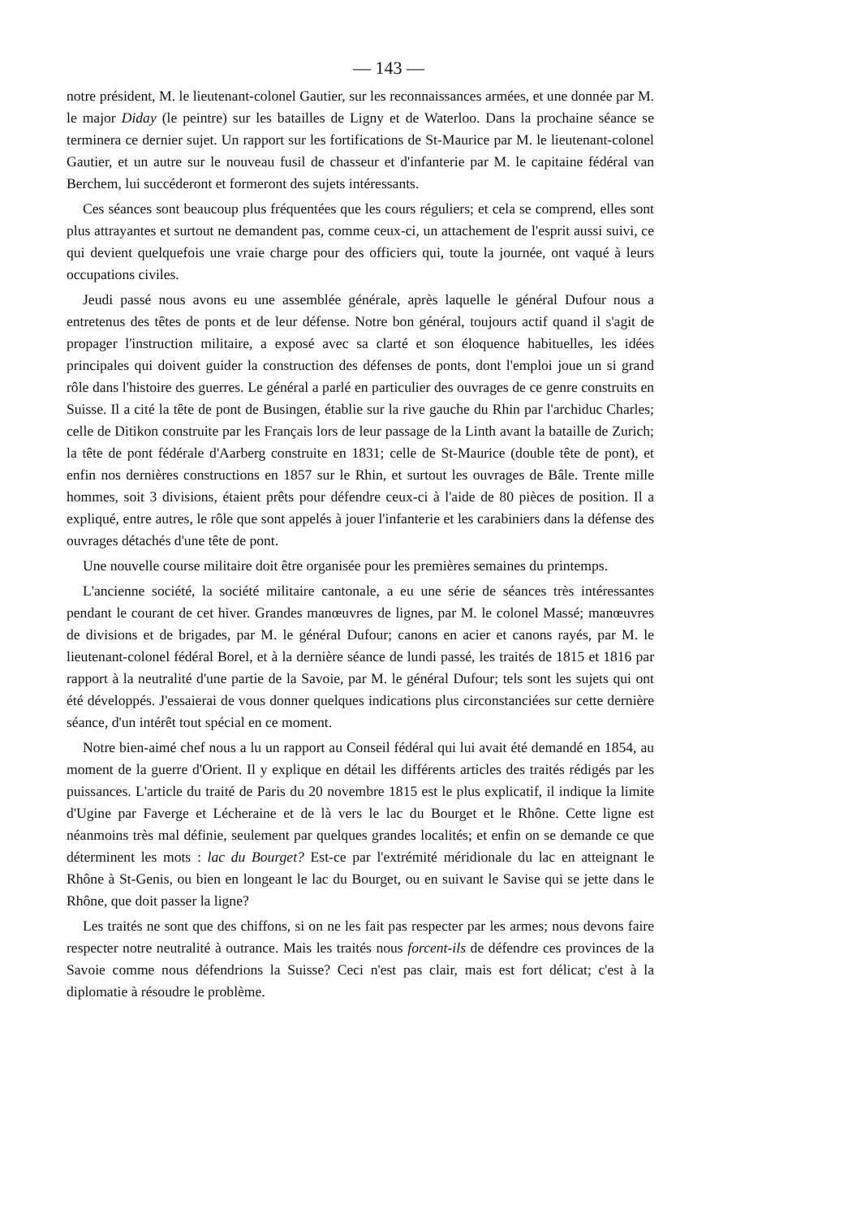— 143 —
notre président, M. le lieutenant-colonel Gautier, sur les reconnaissances armées, et une donnée par M. le major Diday (le peintre) sur les batailles de Ligny et de Waterloo. Dans la prochaine séance se terminera ce dernier sujet. Un rapport sur les fortifications de St-Maurice par M. le lieutenant-colonel Gautier, et un autre sur le nouveau fusil de chasseur et d'infanterie par M. le capitaine fédéral van Berchem, lui succéderont et formeront des sujets intéressants.
Ces séances sont beaucoup plus fréquentées que les cours réguliers; et cela se comprend, elles sont plus attrayantes et surtout ne demandent pas, comme ceux-ci, un attachement de l'esprit aussi suivi, ce qui devient quelquefois une vraie charge pour des officiers qui, toute la journée, ont vaqué à leurs occupations civiles.
Jeudi passé nous avons eu une assemblée générale, après laquelle le général Dufour nous a entretenus des têtes de ponts et de leur défense. Notre bon général, toujours actif quand il s'agit de propager l'instruction militaire, a exposé avec sa clarté et son éloquence habituelles, les idées principales qui doivent guider la construction des défenses de ponts, dont l'emploi joue un si grand rôle dans l'histoire des guerres. Le général a parlé en particulier des ouvrages de ce genre construits en Suisse. Il a cité la tête de pont de Busingen, établie sur la rive gauche du Rhin par l'archiduc Charles; celle de Ditikon construite par les Français lors de leur passage de la Linth avant la bataille de Zurich; la tête de pont fédérale d'Aarberg construite en 1831; celle de St-Maurice (double tête de pont), et enfin nos dernières constructions en 1857 sur le Rhin, et surtout les ouvrages de Bâle. Trente mille hommes, soit 3 divisions, étaient prêts pour défendre ceux-ci à l'aide de 80 pièces de position. Il a expliqué, entre autres, le rôle que sont appelés à jouer l'infanterie et les carabiniers dans la défense des ouvrages détachés d'une tête de pont.
Une nouvelle course militaire doit être organisée pour les premières semaines du printemps.
L'ancienne société, la société militaire cantonale, a eu une série de séances très intéressantes pendant le courant de cet hiver. Grandes manœuvres de lignes, par M. le colonel Massé; manœuvres de divisions et de brigades, par M. le général Dufour; canons en acier et canons rayés, par M. le lieutenant-colonel fédéral Borel, et à la dernière séance de lundi passé, les traités de 1815 et 1816 par rapport à la neutralité d'une partie de la Savoie, par M. le général Dufour; tels sont les sujets qui ont été développés. J'essaierai de vous donner quelques indications plus circonstanciées sur cette dernière séance, d'un intérêt tout spécial en ce moment.
Notre bien-aimé chef nous a lu un rapport au Conseil fédéral qui lui avait été demandé en 1854, au moment de la guerre d'Orient. Il y explique en détail les différents articles des traités rédigés par les puissances. L'article du traité de Paris du 20 novembre 1815 est le plus explicatif, il indique la limite d'Ugine par Faverge et Lécheraine et de là vers le lac du Bourget et le Rhône. Cette ligne est néanmoins très mal définie, seulement par quelques grandes localités; et enfin on se demande ce que déterminent les mots : lac du Bourget? Est-ce par l'extrémité méridionale du lac en atteignant le Rhône à St-Genis, ou bien en longeant le lac du Bourget, ou en suivant le Savise qui se jette dans le Rhône, que doit passer la ligne?
Les traités ne sont que des chiffons, si on ne les fait pas respecter par les armes; nous devons faire respecter notre neutralité à outrance. Mais les traités nous forcent-ils de défendre ces provinces de la Savoie comme nous défendrions la Suisse? Ceci n'est pas clair, mais est fort délicat; c'est à la diplomatie à résoudre le problème.